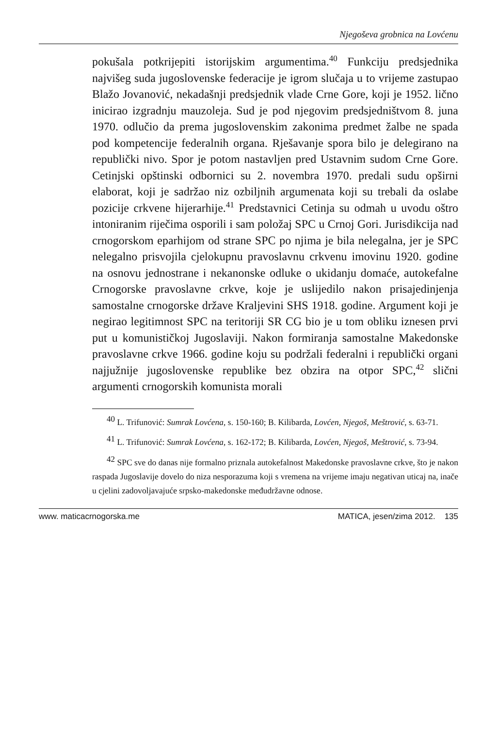Njegoševa grobnica na Lovćenu
pokušala potkrijepiti istorijskim argumentima.<sup>40</sup> Funkciju predsjednika najvišeg suda jugoslovenske federacije je igrom slučaja u to vrijeme zastupao Blažo Jovanović, nekadašnji predsjednik vlade Crne Gore, koji je 1952. lično inicirao izgradnju mauzoleja. Sud je pod njegovim predsjedništvom 8. juna 1970. odlučio da prema jugoslovenskim zakonima predmet žalbe ne spada pod kompetencije federalnih organa. Rješavanje spora bilo je delegirano na republički nivo. Spor je potom nastavljen pred Ustavnim sudom Crne Gore. Cetinjski opštinski odbornici su 2. novembra 1970. predali sudu opširni elaborat, koji je sadržao niz ozbiljnih argumenata koji su trebali da oslabe pozicije crkvene hijerarhije.<sup>41</sup> Predstavnici Cetinja su odmah u uvodu oštro intoniranim riječima osporili i sam položaj SPC u Crnoj Gori. Jurisdikcija nad crnogorskom eparhijom od strane SPC po njima je bila nelegalna, jer je SPC nelegalno prisvojila cjelokupnu pravoslavnu crkvenu imovinu 1920. godine na osnovu jednostrane i nekanonske odluke o ukidanju domaće, autokefalne Crnogorske pravoslavne crkve, koje je uslijedilo nakon prisajedinjenja samostalne crnogorske države Kraljevini SHS 1918. godine. Argument koji je negirao legitimnost SPC na teritoriji SR CG bio je u tom obliku iznesen prvi put u komunističkoj Jugoslaviji. Nakon formiranja samostalne Makedonske pravoslavne crkve 1966. godine koju su podržali federalni i republički organi najjužnije jugoslovenske republike bez obzira na otpor SPC,<sup>42</sup> slični argumenti crnogorskih komunista morali
<sup>40</sup> L. Trifunović: Sumrak Lovćena, s. 150-160; B. Kilibarda, Lovćen, Njegoš, Meštrović, s. 63-71.
<sup>41</sup> L. Trifunović: Sumrak Lovćena, s. 162-172; B. Kilibarda, Lovćen, Njegoš, Meštrović, s. 73-94.
<sup>42</sup> SPC sve do danas nije formalno priznala autokefalnost Makedonske pravoslavne crkve, što je nakon raspada Jugoslavije dovelo do niza nesporazuma koji s vremena na vrijeme imaju negativan uticaj na, inače u cjelini zadovoljavajuće srpsko-makedonske međudržavne odnose.
www. maticacrnogorska.me MATICA, jesen/zima 2012. 135